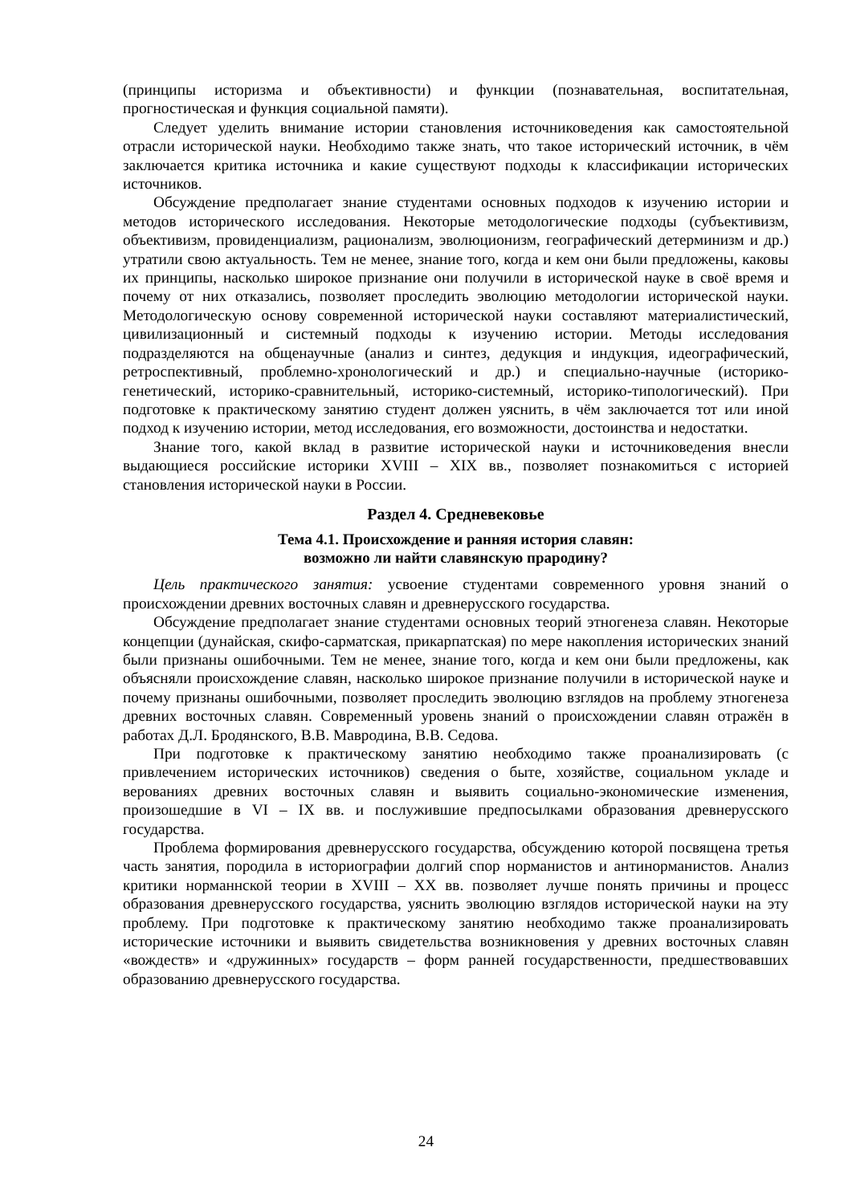(принципы историзма и объективности) и функции (познавательная, воспитательная, прогностическая и функция социальной памяти).
Следует уделить внимание истории становления источниковедения как самостоятельной отрасли исторической науки. Необходимо также знать, что такое исторический источник, в чём заключается критика источника и какие существуют подходы к классификации исторических источников.
Обсуждение предполагает знание студентами основных подходов к изучению истории и методов исторического исследования. Некоторые методологические подходы (субъективизм, объективизм, провиденциализм, рационализм, эволюционизм, географический детерминизм и др.) утратили свою актуальность. Тем не менее, знание того, когда и кем они были предложены, каковы их принципы, насколько широкое признание они получили в исторической науке в своё время и почему от них отказались, позволяет проследить эволюцию методологии исторической науки. Методологическую основу современной исторической науки составляют материалистический, цивилизационный и системный подходы к изучению истории. Методы исследования подразделяются на общенаучные (анализ и синтез, дедукция и индукция, идеографический, ретроспективный, проблемно-хронологический и др.) и специально-научные (историко-генетический, историко-сравнительный, историко-системный, историко-типологический). При подготовке к практическому занятию студент должен уяснить, в чём заключается тот или иной подход к изучению истории, метод исследования, его возможности, достоинства и недостатки.
Знание того, какой вклад в развитие исторической науки и источниковедения внесли выдающиеся российские историки XVIII – XIX вв., позволяет познакомиться с историей становления исторической науки в России.
Раздел 4. Средневековье
Тема 4.1. Происхождение и ранняя история славян:
возможно ли найти славянскую прародину?
Цель практического занятия: усвоение студентами современного уровня знаний о происхождении древних восточных славян и древнерусского государства.
Обсуждение предполагает знание студентами основных теорий этногенеза славян. Некоторые концепции (дунайская, скифо-сарматская, прикарпатская) по мере накопления исторических знаний были признаны ошибочными. Тем не менее, знание того, когда и кем они были предложены, как объясняли происхождение славян, насколько широкое признание получили в исторической науке и почему признаны ошибочными, позволяет проследить эволюцию взглядов на проблему этногенеза древних восточных славян. Современный уровень знаний о происхождении славян отражён в работах Д.Л. Бродянского, В.В. Мавродина, В.В. Седова.
При подготовке к практическому занятию необходимо также проанализировать (с привлечением исторических источников) сведения о быте, хозяйстве, социальном укладе и верованиях древних восточных славян и выявить социально-экономические изменения, произошедшие в VI – IX вв. и послужившие предпосылками образования древнерусского государства.
Проблема формирования древнерусского государства, обсуждению которой посвящена третья часть занятия, породила в историографии долгий спор норманистов и антинорманистов. Анализ критики норманнской теории в XVIII – XX вв. позволяет лучше понять причины и процесс образования древнерусского государства, уяснить эволюцию взглядов исторической науки на эту проблему. При подготовке к практическому занятию необходимо также проанализировать исторические источники и выявить свидетельства возникновения у древних восточных славян «вождеств» и «дружинных» государств – форм ранней государственности, предшествовавших образованию древнерусского государства.
24